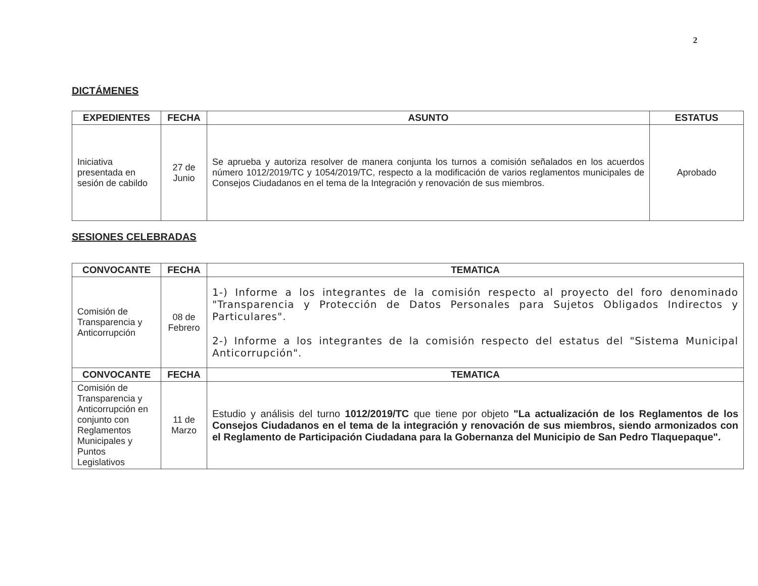2
DICTÁMENES
| EXPEDIENTES | FECHA | ASUNTO | ESTATUS |
| --- | --- | --- | --- |
| Iniciativa presentada en sesión de cabildo | 27 de Junio | Se aprueba y autoriza resolver de manera conjunta los turnos a comisión señalados en los acuerdos número 1012/2019/TC y 1054/2019/TC, respecto a la modificación de varios reglamentos municipales de Consejos Ciudadanos en el tema de la Integración y renovación de sus miembros. | Aprobado |
SESIONES CELEBRADAS
| CONVOCANTE | FECHA | TEMATICA |
| --- | --- | --- |
| Comisión de Transparencia y Anticorrupción | 08 de Febrero | 1-) Informe a los integrantes de la comisión respecto al proyecto del foro denominado "Transparencia y Protección de Datos Personales para Sujetos Obligados Indirectos y Particulares". 2-) Informe a los integrantes de la comisión respecto del estatus del "Sistema Municipal Anticorrupción". |
| CONVOCANTE | FECHA | TEMATICA |
| Comisión de Transparencia y Anticorrupción en conjunto con Reglamentos Municipales y Puntos Legislativos | 11 de Marzo | Estudio y análisis del turno 1012/2019/TC que tiene por objeto "La actualización de los Reglamentos de los Consejos Ciudadanos en el tema de la integración y renovación de sus miembros, siendo armonizados con el Reglamento de Participación Ciudadana para la Gobernanza del Municipio de San Pedro Tlaquepaque". |